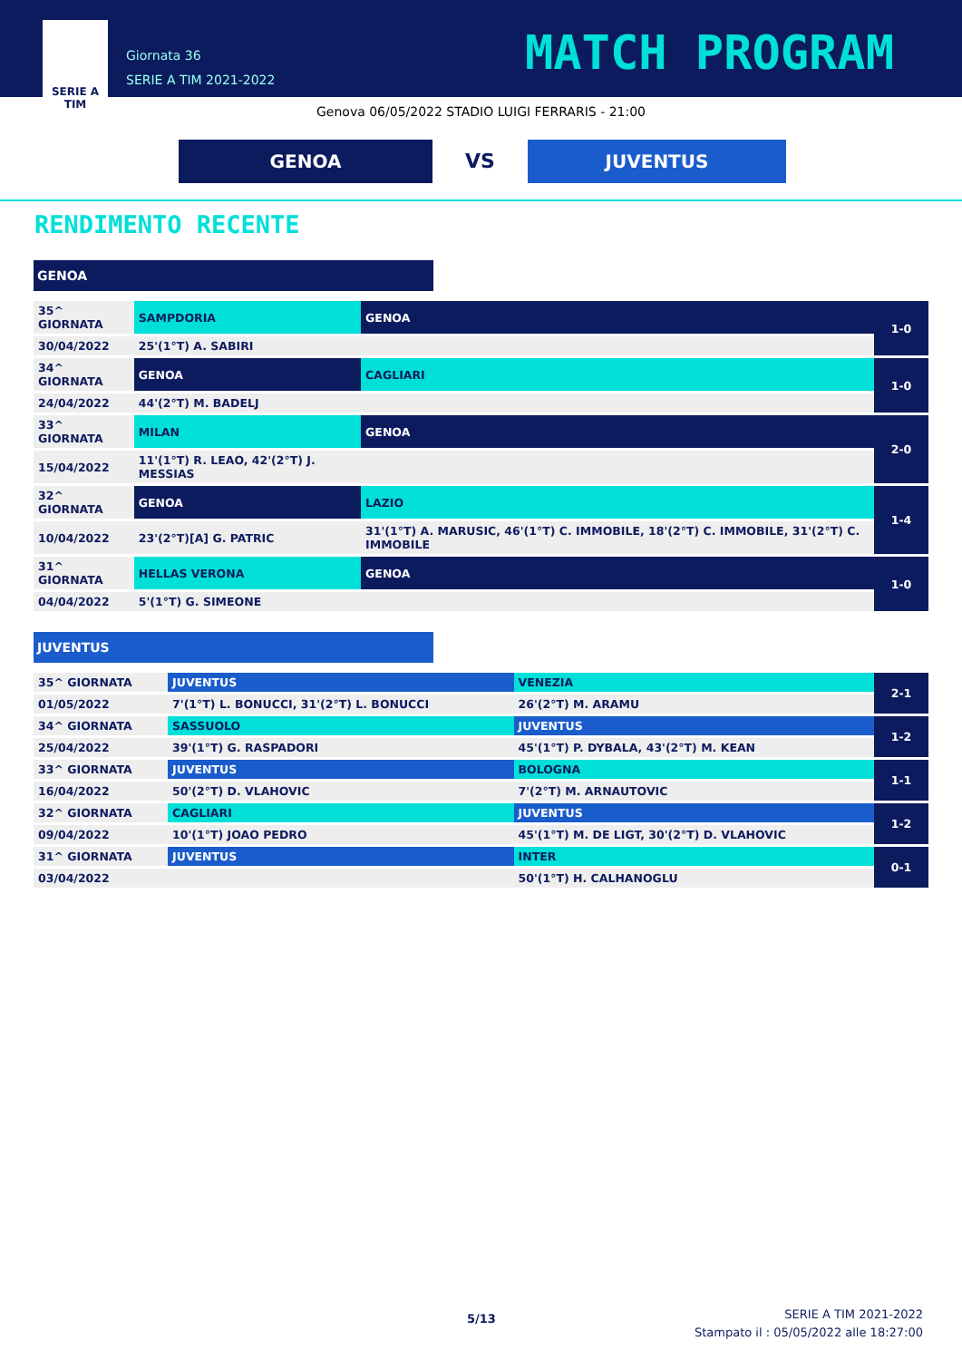SERIE A
TIM
Giornata 36
SERIE A TIM 2021-2022
MATCH PROGRAM
Genova 06/05/2022 STADIO LUIGI FERRARIS - 21:00
GENOA
VS
JUVENTUS
RENDIMENTO RECENTE
GENOA
| 35^ GIORNATA | SAMPDORIA | GENOA | 1-0 |
| 30/04/2022 | 25'(1°T) A. SABIRI | | |
| 34^ GIORNATA | GENOA | CAGLIARI | 1-0 |
| 24/04/2022 | 44'(2°T) M. BADELJ | | |
| 33^ GIORNATA | MILAN | GENOA | 2-0 |
| 15/04/2022 | 11'(1°T) R. LEAO, 42'(2°T) J. MESSIAS | | |
| 32^ GIORNATA | GENOA | LAZIO | 1-4 |
| 10/04/2022 | 23'(2°T)[A] G. PATRIC | 31'(1°T) A. MARUSIC, 46'(1°T) C. IMMOBILE, 18'(2°T) C. IMMOBILE, 31'(2°T) C. IMMOBILE | |
| 31^ GIORNATA | HELLAS VERONA | GENOA | 1-0 |
| 04/04/2022 | 5'(1°T) G. SIMEONE | | |
JUVENTUS
| 35^ GIORNATA | JUVENTUS | VENEZIA | 2-1 |
| 01/05/2022 | 7'(1°T) L. BONUCCI, 31'(2°T) L. BONUCCI | 26'(2°T) M. ARAMU | |
| 34^ GIORNATA | SASSUOLO | JUVENTUS | 1-2 |
| 25/04/2022 | 39'(1°T) G. RASPADORI | 45'(1°T) P. DYBALA, 43'(2°T) M. KEAN | |
| 33^ GIORNATA | JUVENTUS | BOLOGNA | 1-1 |
| 16/04/2022 | 50'(2°T) D. VLAHOVIC | 7'(2°T) M. ARNAUTOVIC | |
| 32^ GIORNATA | CAGLIARI | JUVENTUS | 1-2 |
| 09/04/2022 | 10'(1°T) JOAO PEDRO | 45'(1°T) M. DE LIGT, 30'(2°T) D. VLAHOVIC | |
| 31^ GIORNATA | JUVENTUS | INTER | 0-1 |
| 03/04/2022 | | 50'(1°T) H. CALHANOGLU | |
5/13
SERIE A TIM 2021-2022
Stampato il : 05/05/2022 alle 18:27:00